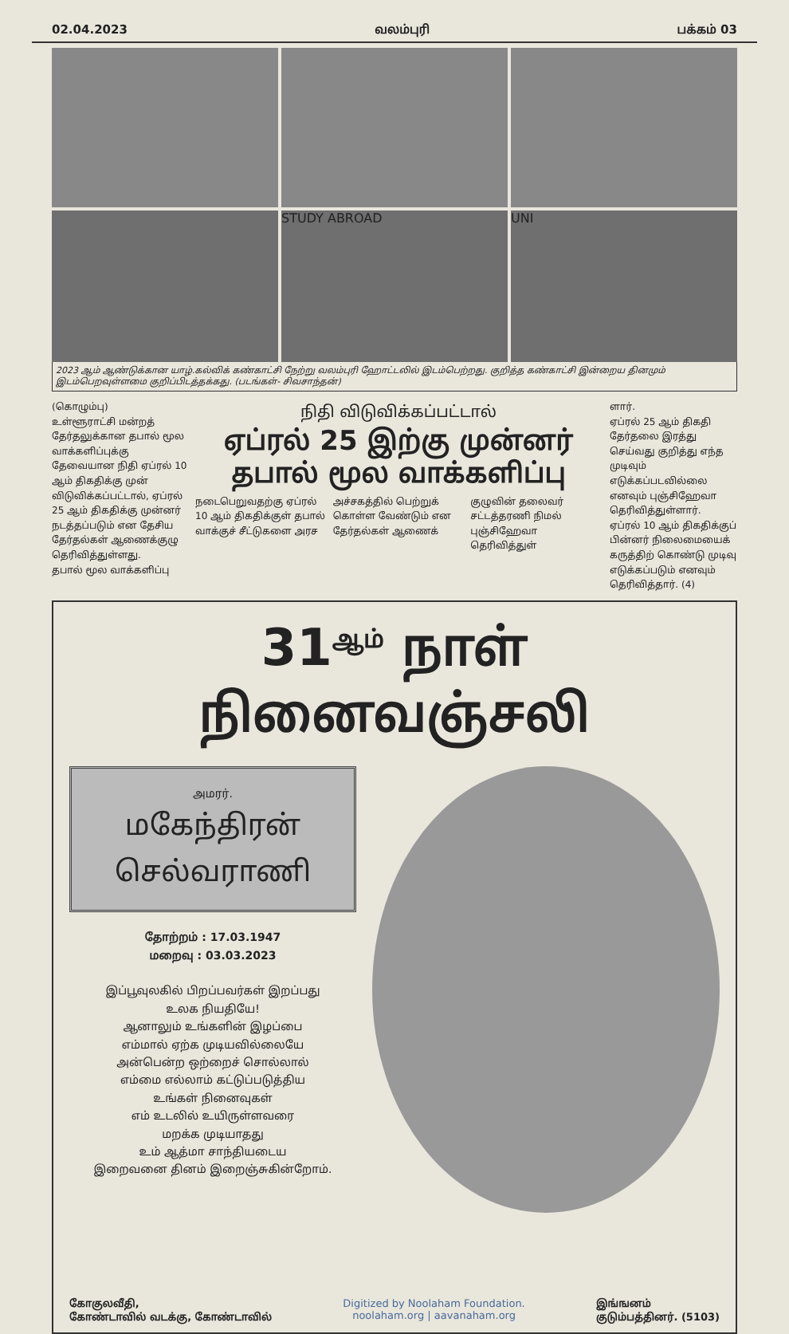02.04.2023 வலம்புரி பக்கம் 03
STUDY ABROAD
UNI
2023 ஆம் ஆண்டுக்கான யாழ்.கல்விக் கண்காட்சி நேற்று வலம்புரி ஹோட்டலில் இடம்பெற்றது. குறித்த கண்காட்சி இன்றைய தினமும் இடம்பெறவுள்ளமை குறிப்பிடத்தக்கது. (படங்கள்- சிவசாந்தன்)
(கொழும்பு)
உள்ளூராட்சி மன்றத் தேர்தலுக்கான தபால் மூல வாக்களிப்புக்கு தேவையான நிதி ஏப்ரல் 10 ஆம் திகதிக்கு முன் விடுவிக்கப்பட்டால், ஏப்ரல் 25 ஆம் திகதிக்கு முன்னர் நடத்தப்படும் என தேசிய தேர்தல்கள் ஆணைக்குழு தெரிவித்துள்ளது.
தபால் மூல வாக்களிப்பு
நிதி விடுவிக்கப்பட்டால்
ஏப்ரல் 25 இற்கு முன்னர்
தபால் மூல வாக்களிப்பு
நடைபெறுவதற்கு ஏப்ரல் 10 ஆம் திகதிக்குள் தபால் வாக்குச் சீட்டுகளை அரச
அச்சகத்தில் பெற்றுக் கொள்ள வேண்டும் என தேர்தல்கள் ஆணைக்
குழுவின் தலைவர் சட்டத்தரணி நிமல் புஞ்சிஹேவா தெரிவித்துள்
ளார்.
ஏப்ரல் 25 ஆம் திகதி தேர்தலை இரத்து செய்வது குறித்து எந்த முடிவும் எடுக்கப்படவில்லை எனவும் புஞ்சிஹேவா தெரிவித்துள்ளார்.
ஏப்ரல் 10 ஆம் திகதிக்குப் பின்னர் நிலைமையைக் கருத்திற் கொண்டு முடிவு எடுக்கப்படும் எனவும் தெரிவித்தார். (4)
31<sup>ஆம்</sup> நாள் நினைவஞ்சலி
அமரர்.
மகேந்திரன்
செல்வராணி
தோற்றம் : 17.03.1947
மறைவு : 03.03.2023
இப்பூவுலகில் பிறப்பவர்கள் இறப்பது
உலக நியதியே!
ஆனாலும் உங்களின் இழப்பை
எம்மால் ஏற்க முடியவில்லையே
அன்பென்ற ஒற்றைச் சொல்லால்
எம்மை எல்லாம் கட்டுப்படுத்திய
உங்கள் நினைவுகள்
எம் உடலில் உயிருள்ளவரை
மறக்க முடியாதது
உம் ஆத்மா சாந்தியடைய
இறைவனை தினம் இறைஞ்சுகின்றோம்.
கோகுலவீதி,
கோண்டாவில் வடக்கு, கோண்டாவில் Digitized by Noolaham Foundation.
noolaham.org | aavanaham.org இங்ஙனம்
குடும்பத்தினர். (5103)